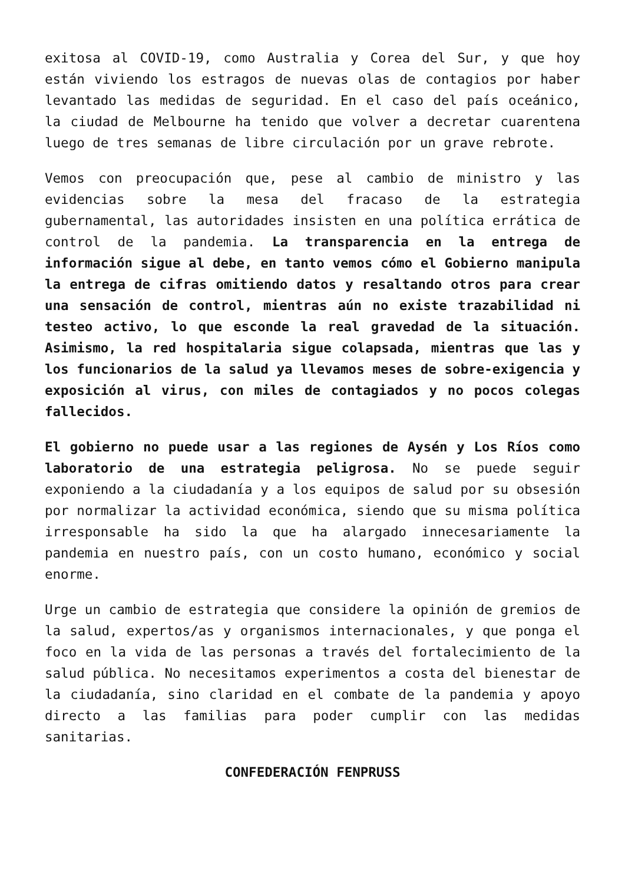exitosa al COVID-19, como Australia y Corea del Sur, y que hoy están viviendo los estragos de nuevas olas de contagios por haber levantado las medidas de seguridad. En el caso del país oceánico, la ciudad de Melbourne ha tenido que volver a decretar cuarentena luego de tres semanas de libre circulación por un grave rebrote.
Vemos con preocupación que, pese al cambio de ministro y las evidencias sobre la mesa del fracaso de la estrategia gubernamental, las autoridades insisten en una política errática de control de la pandemia. La transparencia en la entrega de información sigue al debe, en tanto vemos cómo el Gobierno manipula la entrega de cifras omitiendo datos y resaltando otros para crear una sensación de control, mientras aún no existe trazabilidad ni testeo activo, lo que esconde la real gravedad de la situación. Asimismo, la red hospitalaria sigue colapsada, mientras que las y los funcionarios de la salud ya llevamos meses de sobre-exigencia y exposición al virus, con miles de contagiados y no pocos colegas fallecidos.
El gobierno no puede usar a las regiones de Aysén y Los Ríos como laboratorio de una estrategia peligrosa. No se puede seguir exponiendo a la ciudadanía y a los equipos de salud por su obsesión por normalizar la actividad económica, siendo que su misma política irresponsable ha sido la que ha alargado innecesariamente la pandemia en nuestro país, con un costo humano, económico y social enorme.
Urge un cambio de estrategia que considere la opinión de gremios de la salud, expertos/as y organismos internacionales, y que ponga el foco en la vida de las personas a través del fortalecimiento de la salud pública. No necesitamos experimentos a costa del bienestar de la ciudadanía, sino claridad en el combate de la pandemia y apoyo directo a las familias para poder cumplir con las medidas sanitarias.
CONFEDERACIÓN FENPRUSS